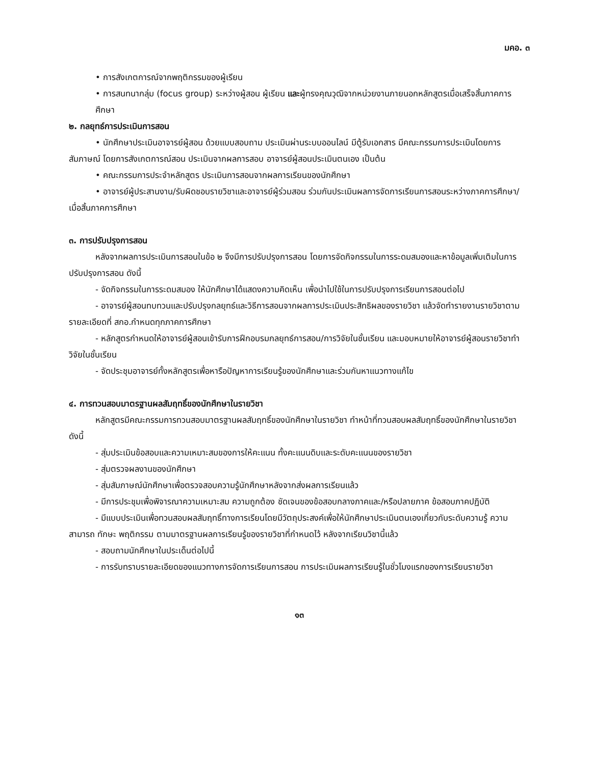มคอ. ๓
• การสังเกตการณ์จากพฤติกรรมของผู้เรียน
• การสนทนากลุ่ม (focus group) ระหว่างผู้สอน ผู้เรียน และผู้ทรงคุณวุฒิจากหน่วยงานภายนอกหลักสูตรเมื่อเสร็จสิ้นภาคการศึกษา
๒. กลยุทธ์การประเมินการสอน
• นักศึกษาประเมินอาจารย์ผู้สอน ด้วยแบบสอบถาม ประเมินผ่านระบบออนไลน์ มีตู้รับเอกสาร มีคณะกรรมการประเมินโดยการสัมภาษณ์ โดยการสังเกตการณ์สอน ประเมินจากผลการสอบ อาจารย์ผู้สอนประเมินตนเอง เป็นต้น
• คณะกรรมการประจำหลักสูตร ประเมินการสอนจากผลการเรียนของนักศึกษา
• อาจารย์ผู้ประสานงาน/รับผิดชอบรายวิชาและอาจารย์ผู้ร่วมสอน ร่วมกันประเมินผลการจัดการเรียนการสอนระหว่างภาคการศึกษา/เมื่อสิ้นภาคการศึกษา
๓. การปรับปรุงการสอน
หลังจากผลการประเมินการสอนในข้อ ๒ จึงมีการปรับปรุงการสอน โดยการจัดกิจกรรมในการระดมสมองและหาข้อมูลเพิ่มเติมในการปรับปรุงการสอน ดังนี้
- จัดกิจกรรมในการระดมสมอง ให้นักศึกษาได้แสดงความคิดเห็น เพื่อนำไปใช้ในการปรับปรุงการเรียนการสอนต่อไป
- อาจารย์ผู้สอนทบทวนและปรับปรุงกลยุทธ์และวิธีการสอนจากผลการประเมินประสิทธิผลของรายวิชา แล้วจัดทำรายงานรายวิชาตามรายละเอียดที่ สกอ.กำหนดทุกภาคการศึกษา
- หลักสูตรกำหนดให้อาจารย์ผู้สอนเข้ารับการฝึกอบรมกลยุทธ์การสอน/การวิจัยในชั้นเรียน และมอบหมายให้อาจารย์ผู้สอนรายวิชาทำวิจัยในชั้นเรียน
- จัดประชุมอาจารย์ทั้งหลักสูตรเพื่อหารือปัญหาการเรียนรู้ของนักศึกษาและร่วมกันหาแนวทางแก้ไข
๔. การทวนสอบมาตรฐานผลสัมฤทธิ์ของนักศึกษาในรายวิชา
หลักสูตรมีคณะกรรมการทวนสอบมาตรฐานผลสัมฤทธิ์ของนักศึกษาในรายวิชา ทำหน้าที่ทวนสอบผลสัมฤทธิ์ของนักศึกษาในรายวิชา ดังนี้
- สุ่มประเมินข้อสอบและความเหมาะสมของการให้คะแนน ทั้งคะแนนดิบและระดับคะแนนของรายวิชา
- สุ่มตรวจผลงานของนักศึกษา
- สุ่มสัมภาษณ์นักศึกษาเพื่อตรวจสอบความรู้นักศึกษาหลังจากส่งผลการเรียนแล้ว
- มีการประชุมเพื่อพิจารณาความเหมาะสม ความถูกต้อง ชัดเจนของข้อสอบกลางภาคและ/หรือปลายภาค ข้อสอบภาคปฏิบัติ
- มีแบบประเมินเพื่อทวนสอบผลสัมฤทธิ์ทางการเรียนโดยมีวัตถุประสงค์เพื่อให้นักศึกษาประเมินตนเองเกี่ยวกับระดับความรู้ ความสามารถ ทักษะ พฤติกรรม ตามมาตรฐานผลการเรียนรู้ของรายวิชาที่กำหนดไว้ หลังจากเรียนวิชานี้แล้ว
- สอบถามนักศึกษาในประเด็นต่อไปนี้
- การรับทราบรายละเอียดของแนวทางการจัดการเรียนการสอน การประเมินผลการเรียนรู้ในชั่วโมงแรกของการเรียนรายวิชา
๑๓